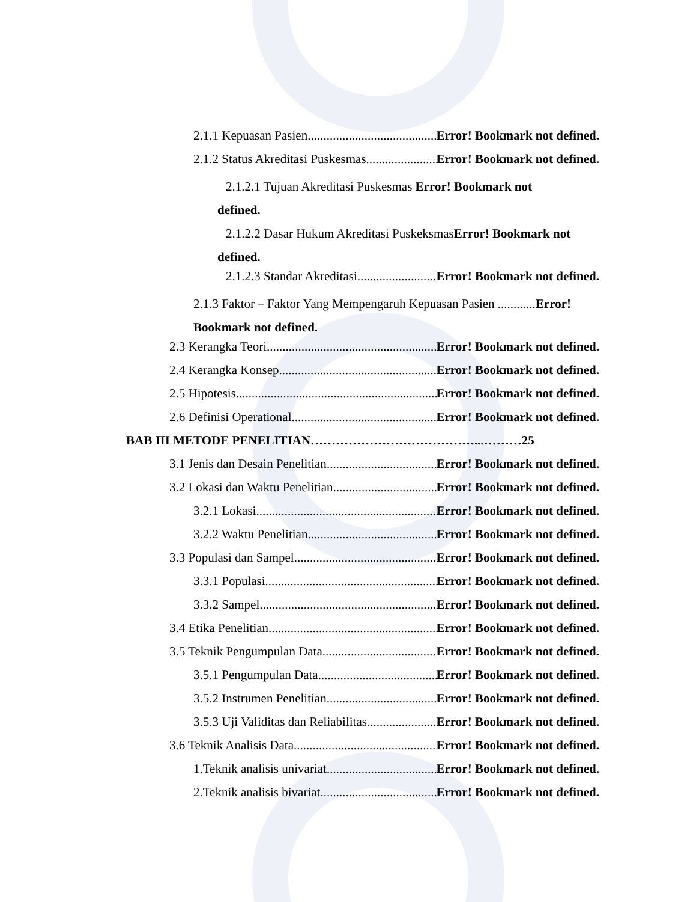2.1.1 Kepuasan Pasien Error! Bookmark not defined.
2.1.2 Status Akreditasi Puskesmas Error! Bookmark not defined.
2.1.2.1 Tujuan Akreditasi Puskesmas Error! Bookmark not
defined.
2.1.2.2 Dasar Hukum Akreditasi PuskeksmasError! Bookmark not
defined.
2.1.2.3 Standar Akreditasi Error! Bookmark not defined.
2.1.3 Faktor – Faktor Yang Mempengaruh Kepuasan Pasien ............Error!
Bookmark not defined.
2.3 Kerangka Teori Error! Bookmark not defined.
2.4 Kerangka Konsep Error! Bookmark not defined.
2.5 Hipotesis Error! Bookmark not defined.
2.6 Definisi Operational Error! Bookmark not defined.
BAB III METODE PENELITIAN…………………………………...………25
3.1 Jenis dan Desain Penelitian Error! Bookmark not defined.
3.2 Lokasi dan Waktu Penelitian Error! Bookmark not defined.
3.2.1 Lokasi Error! Bookmark not defined.
3.2.2 Waktu Penelitian Error! Bookmark not defined.
3.3 Populasi dan Sampel Error! Bookmark not defined.
3.3.1 Populasi Error! Bookmark not defined.
3.3.2 Sampel Error! Bookmark not defined.
3.4 Etika Penelitian Error! Bookmark not defined.
3.5 Teknik Pengumpulan Data Error! Bookmark not defined.
3.5.1 Pengumpulan Data Error! Bookmark not defined.
3.5.2 Instrumen Penelitian Error! Bookmark not defined.
3.5.3 Uji Validitas dan Reliabilitas Error! Bookmark not defined.
3.6 Teknik Analisis Data Error! Bookmark not defined.
1.Teknik analisis univariat Error! Bookmark not defined.
2.Teknik analisis bivariat Error! Bookmark not defined.